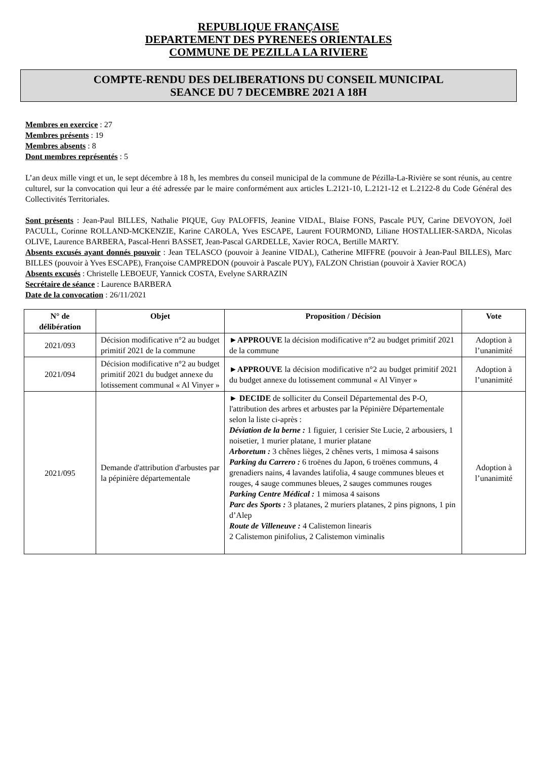REPUBLIQUE FRANÇAISE
DEPARTEMENT DES PYRENEES ORIENTALES
COMMUNE DE PEZILLA LA RIVIERE
COMPTE-RENDU DES DELIBERATIONS DU CONSEIL MUNICIPAL
SEANCE DU 7 DECEMBRE 2021 A 18H
Membres en exercice : 27
Membres présents : 19
Membres absents : 8
Dont membres représentés : 5
L’an deux mille vingt et un, le sept décembre à 18 h, les membres du conseil municipal de la commune de Pézilla-La-Rivière se sont réunis, au centre culturel, sur la convocation qui leur a été adressée par le maire conformément aux articles L.2121-10, L.2121-12 et L.2122-8 du Code Général des Collectivités Territoriales.
Sont présents : Jean-Paul BILLES, Nathalie PIQUE, Guy PALOFFIS, Jeanine VIDAL, Blaise FONS, Pascale PUY, Carine DEVOYON, Joël PACULL, Corinne ROLLAND-MCKENZIE, Karine CAROLA, Yves ESCAPE, Laurent FOURMOND, Liliane HOSTALLIER-SARDA, Nicolas OLIVE, Laurence BARBERA, Pascal-Henri BASSET, Jean-Pascal GARDELLE, Xavier ROCA, Bertille MARTY.
Absents excusés ayant donnés pouvoir : Jean TELASCO (pouvoir à Jeanine VIDAL), Catherine MIFFRE (pouvoir à Jean-Paul BILLES), Marc BILLES (pouvoir à Yves ESCAPE), Françoise CAMPREDON (pouvoir à Pascale PUY), FALZON Christian (pouvoir à Xavier ROCA)
Absents excusés : Christelle LEBOEUF, Yannick COSTA, Evelyne SARRAZIN
Secrétaire de séance : Laurence BARBERA
Date de la convocation : 26/11/2021
| N° de délibération | Objet | Proposition / Décision | Vote |
| --- | --- | --- | --- |
| 2021/093 | Décision modificative n°2 au budget primitif 2021 de la commune | ► APPROUVE la décision modificative n°2 au budget primitif 2021 de la commune | Adoption à l’unanimité |
| 2021/094 | Décision modificative n°2 au budget primitif 2021 du budget annexe du lotissement communal « Al Vinyer » | ► APPROUVE la décision modificative n°2 au budget primitif 2021 du budget annexe du lotissement communal « Al Vinyer » | Adoption à l’unanimité |
| 2021/095 | Demande d'attribution d'arbustes par la pépinière départementale | ► DECIDE de solliciter du Conseil Départemental des P-O, l'attribution des arbres et arbustes par la Pépinière Départementale selon la liste ci-après : Déviation de la berne : 1 figuier, 1 cerisier Ste Lucie, 2 arbousiers, 1 noisetier, 1 murier platane, 1 murier platane Arboretum : 3 chênes lièges, 2 chênes verts, 1 mimosa 4 saisons Parking du Carrero : 6 troënes du Japon, 6 troënes communs, 4 grenadiers nains, 4 lavandes latifolia, 4 sauge communes bleues et rouges, 4 sauge communes bleues, 2 sauges communes rouges Parking Centre Médical : 1 mimosa 4 saisons Parc des Sports : 3 platanes, 2 muriers platanes, 2 pins pignons, 1 pin d’Alep Route de Villeneuve : 4 Calistemon linearis 2 Calistemon pinifolius, 2 Calistemon viminalis | Adoption à l’unanimité |